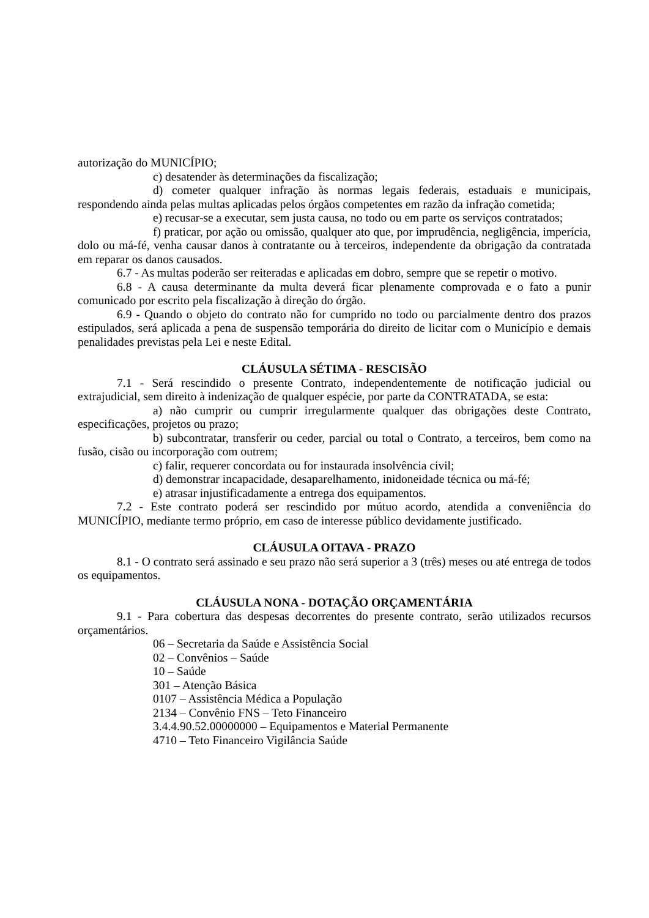autorização do MUNICÍPIO;
c) desatender às determinações da fiscalização;
d) cometer qualquer infração às normas legais federais, estaduais e municipais, respondendo ainda pelas multas aplicadas pelos órgãos competentes em razão da infração cometida;
e) recusar-se a executar, sem justa causa, no todo ou em parte os serviços contratados;
f) praticar, por ação ou omissão, qualquer ato que, por imprudência, negligência, imperícia, dolo ou má-fé, venha causar danos à contratante ou à terceiros, independente da obrigação da contratada em reparar os danos causados.
6.7 - As multas poderão ser reiteradas e aplicadas em dobro, sempre que se repetir o motivo.
6.8 - A causa determinante da multa deverá ficar plenamente comprovada e o fato a punir comunicado por escrito pela fiscalização à direção do órgão.
6.9 - Quando o objeto do contrato não for cumprido no todo ou parcialmente dentro dos prazos estipulados, será aplicada a pena de suspensão temporária do direito de licitar com o Município e demais penalidades previstas pela Lei e neste Edital.
CLÁUSULA SÉTIMA - RESCISÃO
7.1 - Será rescindido o presente Contrato, independentemente de notificação judicial ou extrajudicial, sem direito à indenização de qualquer espécie, por parte da CONTRATADA, se esta:
a) não cumprir ou cumprir irregularmente qualquer das obrigações deste Contrato, especificações, projetos ou prazo;
b) subcontratar, transferir ou ceder, parcial ou total o Contrato, a terceiros, bem como na fusão, cisão ou incorporação com outrem;
c) falir, requerer concordata ou for instaurada insolvência civil;
d) demonstrar incapacidade, desaparelhamento, inidoneidade técnica ou má-fé;
e) atrasar injustificadamente a entrega dos equipamentos.
7.2 - Este contrato poderá ser rescindido por mútuo acordo, atendida a conveniência do MUNICÍPIO, mediante termo próprio, em caso de interesse público devidamente justificado.
CLÁUSULA OITAVA - PRAZO
8.1 - O contrato será assinado e seu prazo não será superior a 3 (três) meses ou até entrega de todos os equipamentos.
CLÁUSULA NONA - DOTAÇÃO ORÇAMENTÁRIA
9.1 - Para cobertura das despesas decorrentes do presente contrato, serão utilizados recursos orçamentários.
06 – Secretaria da Saúde e Assistência Social
02 – Convênios – Saúde
10 – Saúde
301 – Atenção Básica
0107 – Assistência Médica a População
2134 – Convênio FNS – Teto Financeiro
3.4.4.90.52.00000000 – Equipamentos e Material Permanente
4710 – Teto Financeiro Vigilância Saúde